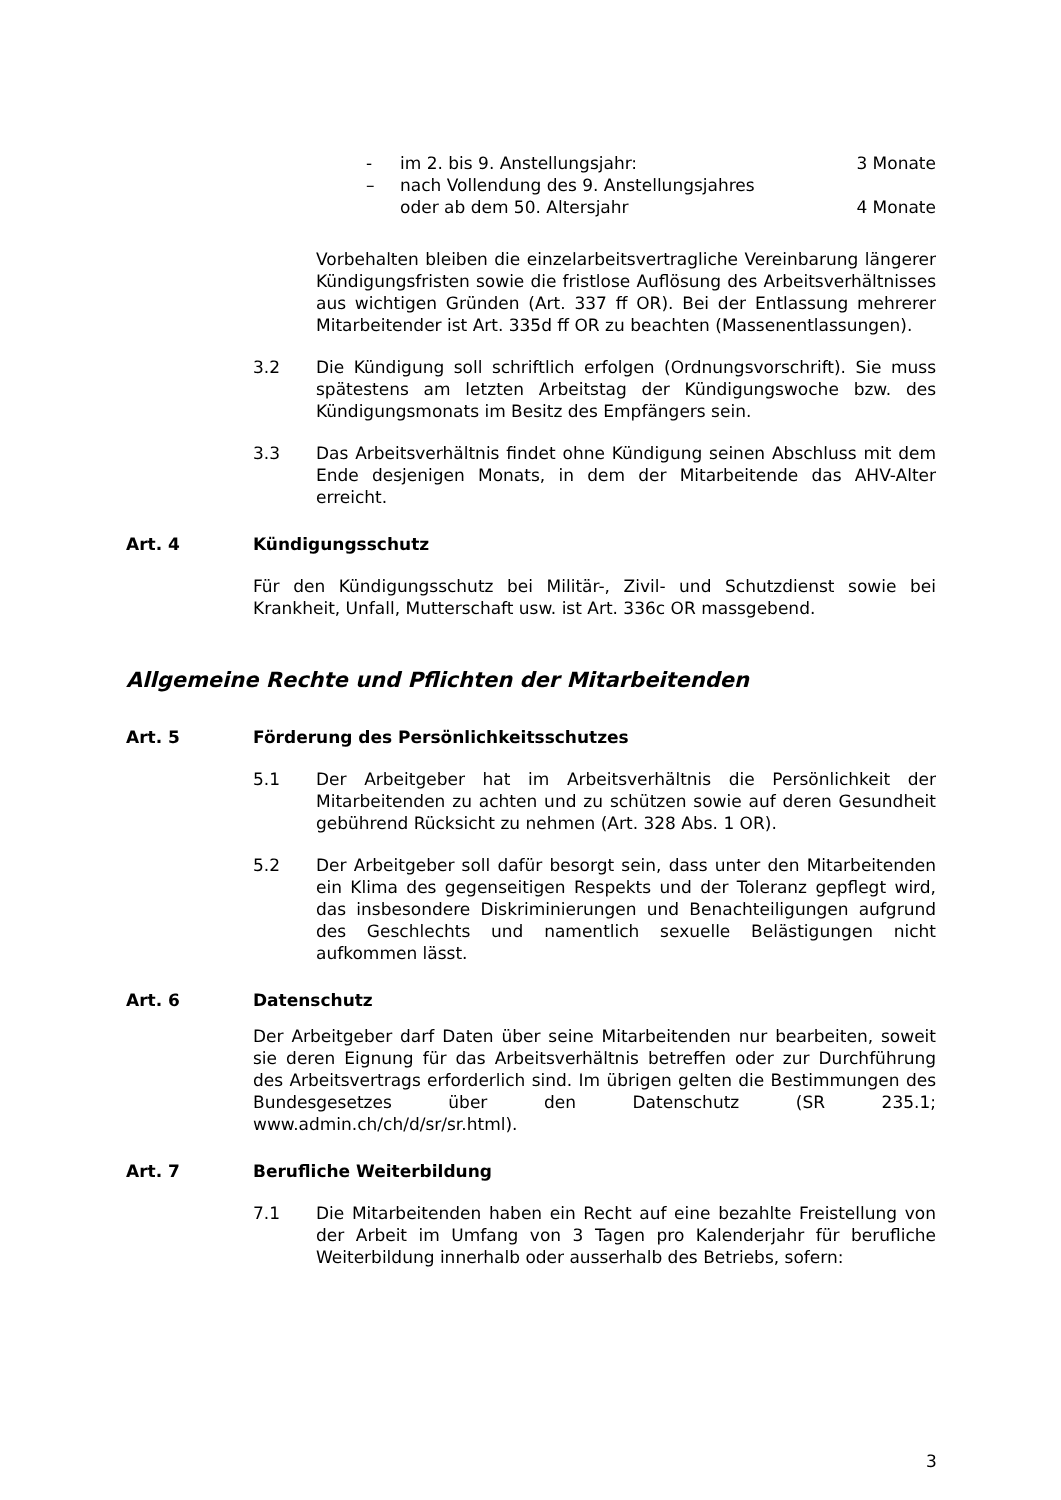- im 2. bis 9. Anstellungsjahr: 3 Monate
– nach Vollendung des 9. Anstellungsjahres
oder ab dem 50. Altersjahr
4 Monate
Vorbehalten bleiben die einzelarbeitsvertragliche Vereinbarung längerer Kündigungsfristen sowie die fristlose Auflösung des Arbeitsverhältnisses aus wichtigen Gründen (Art. 337 ff OR). Bei der Entlassung mehrerer Mitarbeitender ist Art. 335d ff OR zu beachten (Massenentlassungen).
3.2 Die Kündigung soll schriftlich erfolgen (Ordnungsvorschrift). Sie muss spätestens am letzten Arbeitstag der Kündigungswoche bzw. des Kündigungsmonats im Besitz des Empfängers sein.
3.3 Das Arbeitsverhältnis findet ohne Kündigung seinen Abschluss mit dem Ende desjenigen Monats, in dem der Mitarbeitende das AHV-Alter erreicht.
Art. 4 Kündigungsschutz
Für den Kündigungsschutz bei Militär-, Zivil- und Schutzdienst sowie bei Krankheit, Unfall, Mutterschaft usw. ist Art. 336c OR massgebend.
Allgemeine Rechte und Pflichten der Mitarbeitenden
Art. 5 Förderung des Persönlichkeitsschutzes
5.1 Der Arbeitgeber hat im Arbeitsverhältnis die Persönlichkeit der Mitarbeitenden zu achten und zu schützen sowie auf deren Gesundheit gebührend Rücksicht zu nehmen (Art. 328 Abs. 1 OR).
5.2 Der Arbeitgeber soll dafür besorgt sein, dass unter den Mitarbeitenden ein Klima des gegenseitigen Respekts und der Toleranz gepflegt wird, das insbesondere Diskriminierungen und Benachteiligungen aufgrund des Geschlechts und namentlich sexuelle Belästigungen nicht aufkommen lässt.
Art. 6 Datenschutz
Der Arbeitgeber darf Daten über seine Mitarbeitenden nur bearbeiten, soweit sie deren Eignung für das Arbeitsverhältnis betreffen oder zur Durchführung des Arbeitsvertrags erforderlich sind. Im übrigen gelten die Bestimmungen des Bundesgesetzes über den Datenschutz (SR 235.1; www.admin.ch/ch/d/sr/sr.html).
Art. 7 Berufliche Weiterbildung
7.1 Die Mitarbeitenden haben ein Recht auf eine bezahlte Freistellung von der Arbeit im Umfang von 3 Tagen pro Kalenderjahr für berufliche Weiterbildung innerhalb oder ausserhalb des Betriebs, sofern:
3